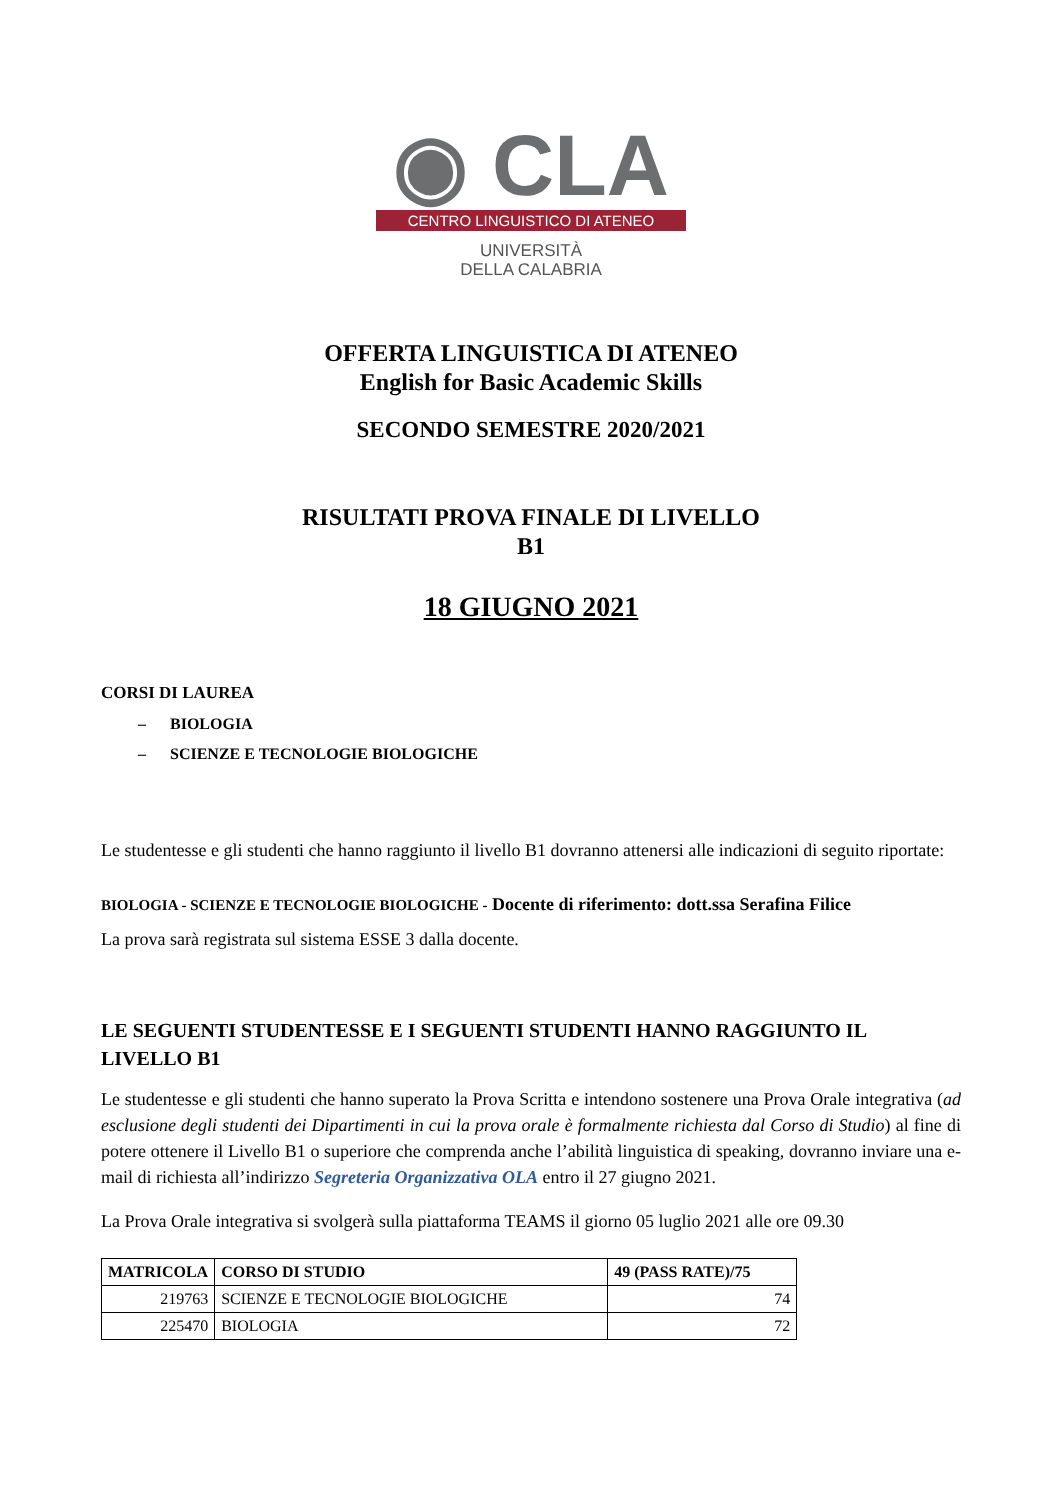◉ CLA
CENTRO LINGUISTICO DI ATENEO
UNIVERSITÀ
DELLA CALABRIA
OFFERTA LINGUISTICA DI ATENEO
English for Basic Academic Skills
SECONDO SEMESTRE 2020/2021
RISULTATI PROVA FINALE DI LIVELLO
B1
18 GIUGNO 2021
CORSI DI LAUREA
– BIOLOGIA
– SCIENZE E TECNOLOGIE BIOLOGICHE
Le studentesse e gli studenti che hanno raggiunto il livello B1 dovranno attenersi alle indicazioni di seguito riportate:
BIOLOGIA - SCIENZE E TECNOLOGIE BIOLOGICHE - Docente di riferimento: dott.ssa Serafina Filice
La prova sarà registrata sul sistema ESSE 3 dalla docente.
LE SEGUENTI STUDENTESSE E I SEGUENTI STUDENTI HANNO RAGGIUNTO IL LIVELLO B1
Le studentesse e gli studenti che hanno superato la Prova Scritta e intendono sostenere una Prova Orale integrativa (ad esclusione degli studenti dei Dipartimenti in cui la prova orale è formalmente richiesta dal Corso di Studio) al fine di potere ottenere il Livello B1 o superiore che comprenda anche l’abilità linguistica di speaking, dovranno inviare una e-mail di richiesta all’indirizzo Segreteria Organizzativa OLA entro il 27 giugno 2021.
La Prova Orale integrativa si svolgerà sulla piattaforma TEAMS il giorno 05 luglio 2021 alle ore 09.30
| MATRICOLA | CORSO DI STUDIO | 49 (PASS RATE)/75 |
| --- | --- | --- |
| 219763 | SCIENZE E TECNOLOGIE BIOLOGICHE | 74 |
| 225470 | BIOLOGIA | 72 |